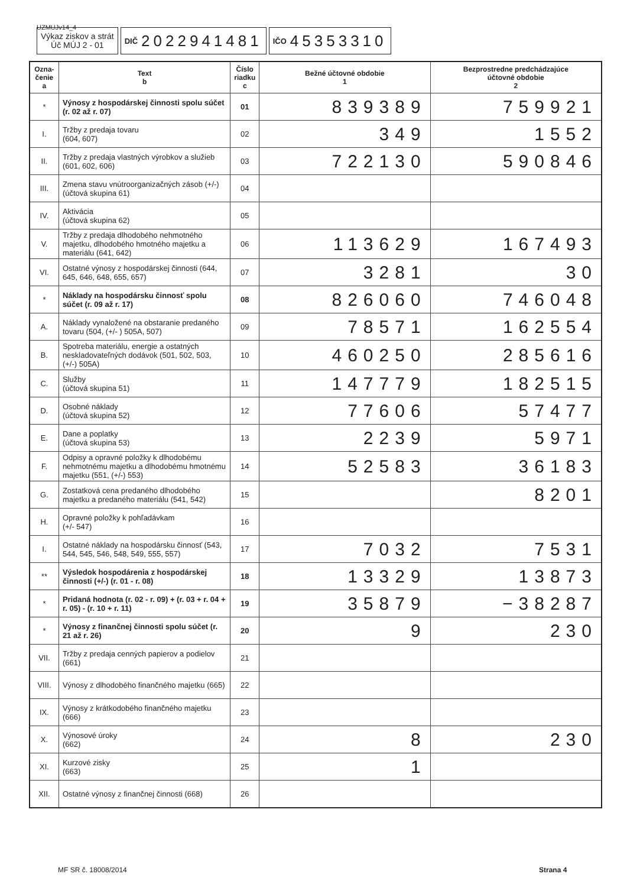UZMUJv14_4
Výkaz ziskov a strát
Úč MÚJ 2 - 01
DIČ 2022941481
IČO 45353310
| Ozna- čenie a | Text b | Číslo riadku c | Bežné účtovné obdobie 1 | Bezprostredne predchádzajúce účtovné obdobie 2 |
| --- | --- | --- | --- | --- |
| * | Výnosy z hospodárskej činnosti spolu súčet (r. 02 až r. 07) | 01 | 839389 | 759921 |
| I. | Tržby z predaja tovaru (604, 607) | 02 | 349 | 1552 |
| II. | Tržby z predaja vlastných výrobkov a služieb (601, 602, 606) | 03 | 722130 | 590846 |
| III. | Zmena stavu vnútroorganizačných zásob (+/-) (účtová skupina 61) | 04 | | |
| IV. | Aktivácia (účtová skupina 62) | 05 | | |
| V. | Tržby z predaja dlhodobého nehmotného majetku, dlhodobého hmotného majetku a materiálu (641, 642) | 06 | 113629 | 167493 |
| VI. | Ostatné výnosy z hospodárskej činnosti (644, 645, 646, 648, 655, 657) | 07 | 3281 | 30 |
| * | Náklady na hospodársku činnosť spolu súčet (r. 09 až r. 17) | 08 | 826060 | 746048 |
| A. | Náklady vynaložené na obstaranie predaného tovaru (504, (+/- ) 505A, 507) | 09 | 78571 | 162554 |
| B. | Spotreba materiálu, energie a ostatných neskladovateľných dodávok (501, 502, 503, (+/-) 505A) | 10 | 460250 | 285616 |
| C. | Služby (účtová skupina 51) | 11 | 147779 | 182515 |
| D. | Osobné náklady (účtová skupina 52) | 12 | 77606 | 57477 |
| E. | Dane a poplatky (účtová skupina 53) | 13 | 2239 | 5971 |
| F. | Odpisy a opravné položky k dlhodobému nehmotnému majetku a dlhodobému hmotnému majetku (551, (+/-) 553) | 14 | 52583 | 36183 |
| G. | Zostatková cena predaného dlhodobého majetku a predaného materiálu (541, 542) | 15 | | 8201 |
| H. | Opravné položky k pohľadávkam (+/- 547) | 16 | | |
| I. | Ostatné náklady na hospodársku činnosť (543, 544, 545, 546, 548, 549, 555, 557) | 17 | 7032 | 7531 |
| ** | Výsledok hospodárenia z hospodárskej činnosti (+/-) (r. 01 - r. 08) | 18 | 13329 | 13873 |
| * | Pridaná hodnota (r. 02 - r. 09) + (r. 03 + r. 04 + r. 05) - (r. 10 + r. 11) | 19 | 35879 | −38287 |
| * | Výnosy z finančnej činnosti spolu súčet (r. 21 až r. 26) | 20 | 9 | 230 |
| VII. | Tržby z predaja cenných papierov a podielov (661) | 21 | | |
| VIII. | Výnosy z dlhodobého finančného majetku (665) | 22 | | |
| IX. | Výnosy z krátkodobého finančného majetku (666) | 23 | | |
| X. | Výnosové úroky (662) | 24 | 8 | 230 |
| XI. | Kurzové zisky (663) | 25 | 1 | |
| XII. | Ostatné výnosy z finančnej činnosti (668) | 26 | | |
MF SR č. 18008/2014 Strana 4